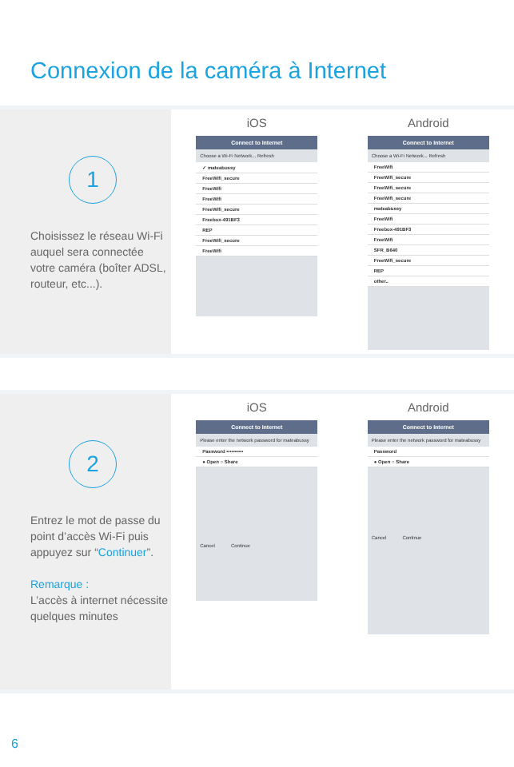Connexion de la caméra à Internet
1
Choisissez le réseau Wi-Fi auquel sera connectée votre caméra (boîter ADSL, routeur, etc...).
iOS
Connect to Internet
Choose a Wi-Fi Network... Refresh
✓ mateabussy
FreeWifi_secure
FreeWifi
FreeWifi
FreeWifi_secure
Freebox-491BF3
REP
FreeWifi_secure
FreeWifi
Android
Connect to Internet
Choose a Wi-Fi Network... Refresh
FreeWifi
FreeWifi_secure
FreeWifi_secure
FreeWifi_secure
mateabussy
FreeWifi
Freebox-491BF3
FreeWifi
SFR_B640
FreeWifi_secure
REP
other..
2
Entrez le mot de passe du point d’accès Wi-Fi puis appuyez sur “Continuer”.
Remarque :
L’accès à internet nécessite quelques minutes
iOS
Connect to Internet
Please enter the network password for mateabussy
Password ••••••••••
● Open ○ Share
Cancel Continue
Android
Connect to Internet
Please enter the network password for mateabussy
Password
● Open ○ Share
Cancel Continue
6